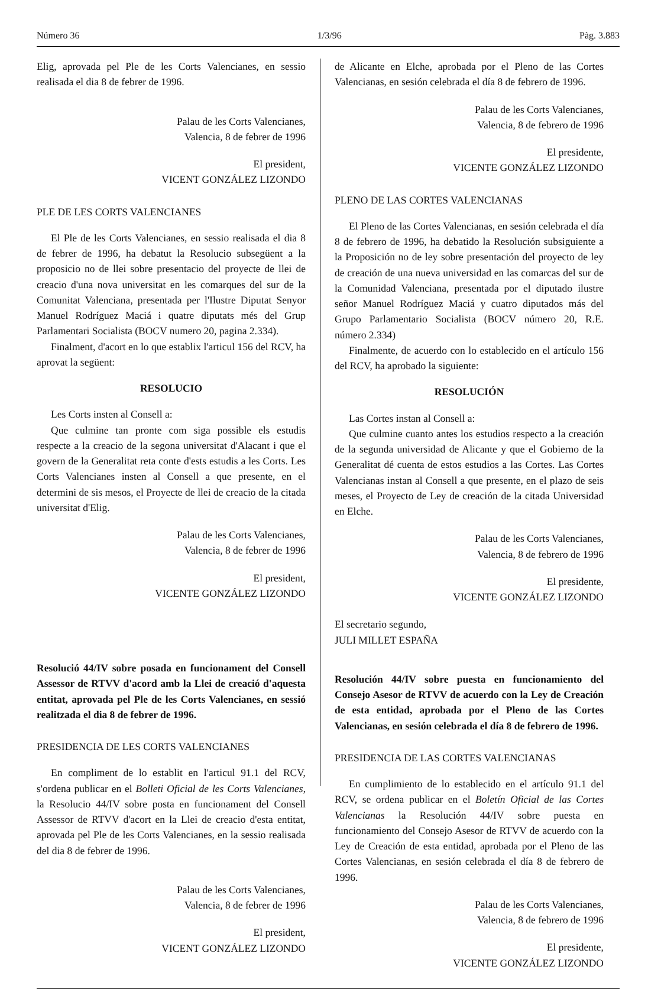Número 36 1/3/96 Pàg. 3.883
Elig, aprovada pel Ple de les Corts Valencianes, en sessio realisada el dia 8 de febrer de 1996.
Palau de les Corts Valencianes,
Valencia, 8 de febrer de 1996
El president,
VICENT GONZÁLEZ LIZONDO
PLE DE LES CORTS VALENCIANES
El Ple de les Corts Valencianes, en sessio realisada el dia 8 de febrer de 1996, ha debatut la Resolucio subsegüent a la proposicio no de llei sobre presentacio del proyecte de llei de creacio d'una nova universitat en les comarques del sur de la Comunitat Valenciana, presentada per l'Ilustre Diputat Senyor Manuel Rodríguez Maciá i quatre diputats més del Grup Parlamentari Socialista (BOCV numero 20, pagina 2.334).
Finalment, d'acort en lo que establix l'articul 156 del RCV, ha aprovat la següent:
RESOLUCIO
Les Corts insten al Consell a:
Que culmine tan pronte com siga possible els estudis respecte a la creacio de la segona universitat d'Alacant i que el govern de la Generalitat reta conte d'ests estudis a les Corts. Les Corts Valencianes insten al Consell a que presente, en el determini de sis mesos, el Proyecte de llei de creacio de la citada universitat d'Elig.
Palau de les Corts Valencianes,
Valencia, 8 de febrer de 1996
El president,
VICENTE GONZÁLEZ LIZONDO
Resolució 44/IV sobre posada en funcionament del Consell Assessor de RTVV d'acord amb la Llei de creació d'aquesta entitat, aprovada pel Ple de les Corts Valencianes, en sessió realitzada el dia 8 de febrer de 1996.
PRESIDENCIA DE LES CORTS VALENCIANES
En compliment de lo establit en l'articul 91.1 del RCV, s'ordena publicar en el Bolleti Oficial de les Corts Valencianes, la Resolucio 44/IV sobre posta en funcionament del Consell Assessor de RTVV d'acort en la Llei de creacio d'esta entitat, aprovada pel Ple de les Corts Valencianes, en la sessio realisada del dia 8 de febrer de 1996.
Palau de les Corts Valencianes,
Valencia, 8 de febrer de 1996
El president,
VICENT GONZÁLEZ LIZONDO
de Alicante en Elche, aprobada por el Pleno de las Cortes Valencianas, en sesión celebrada el día 8 de febrero de 1996.
Palau de les Corts Valencianes,
Valencia, 8 de febrero de 1996
El presidente,
VICENTE GONZÁLEZ LIZONDO
PLENO DE LAS CORTES VALENCIANAS
El Pleno de las Cortes Valencianas, en sesión celebrada el día 8 de febrero de 1996, ha debatido la Resolución subsiguiente a la Proposición no de ley sobre presentación del proyecto de ley de creación de una nueva universidad en las comarcas del sur de la Comunidad Valenciana, presentada por el diputado ilustre señor Manuel Rodríguez Maciá y cuatro diputados más del Grupo Parlamentario Socialista (BOCV número 20, R.E. número 2.334)
Finalmente, de acuerdo con lo establecido en el artículo 156 del RCV, ha aprobado la siguiente:
RESOLUCIÓN
Las Cortes instan al Consell a:
Que culmine cuanto antes los estudios respecto a la creación de la segunda universidad de Alicante y que el Gobierno de la Generalitat dé cuenta de estos estudios a las Cortes. Las Cortes Valencianas instan al Consell a que presente, en el plazo de seis meses, el Proyecto de Ley de creación de la citada Universidad en Elche.
Palau de les Corts Valencianes,
Valencia, 8 de febrero de 1996
El presidente,
VICENTE GONZÁLEZ LIZONDO
El secretario segundo,
JULI MILLET ESPAÑA
Resolución 44/IV sobre puesta en funcionamiento del Consejo Asesor de RTVV de acuerdo con la Ley de Creación de esta entidad, aprobada por el Pleno de las Cortes Valencianas, en sesión celebrada el día 8 de febrero de 1996.
PRESIDENCIA DE LAS CORTES VALENCIANAS
En cumplimiento de lo establecido en el artículo 91.1 del RCV, se ordena publicar en el Boletín Oficial de las Cortes Valencianas la Resolución 44/IV sobre puesta en funcionamiento del Consejo Asesor de RTVV de acuerdo con la Ley de Creación de esta entidad, aprobada por el Pleno de las Cortes Valencianas, en sesión celebrada el día 8 de febrero de 1996.
Palau de les Corts Valencianes,
Valencia, 8 de febrero de 1996
El presidente,
VICENTE GONZÁLEZ LIZONDO